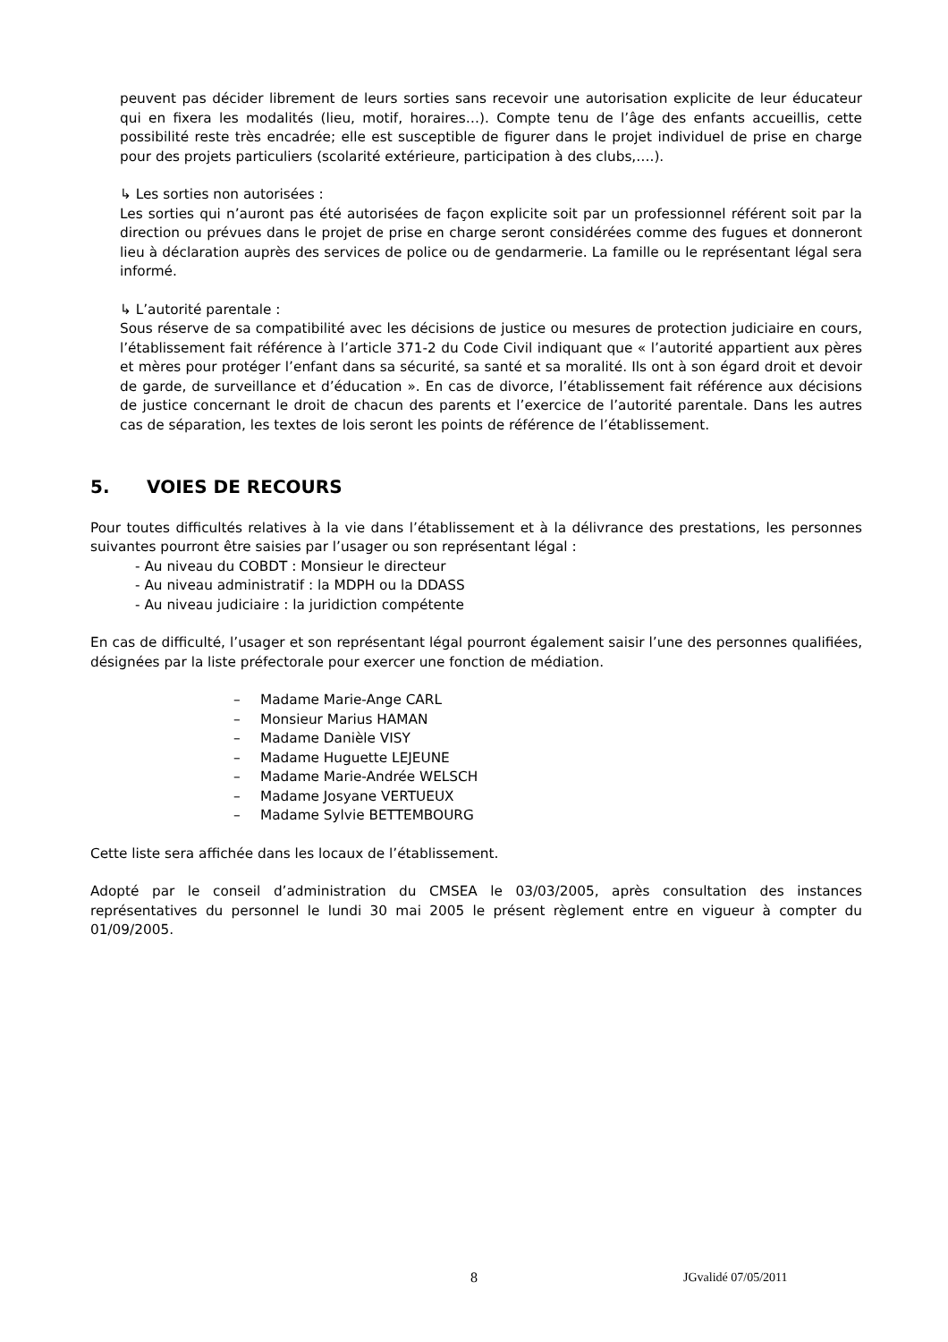peuvent pas décider librement de leurs sorties sans recevoir une autorisation explicite de leur éducateur qui en fixera les modalités (lieu, motif, horaires…). Compte tenu de l’âge des enfants accueillis, cette possibilité reste très encadrée; elle est susceptible de figurer dans le projet individuel de prise en charge pour des projets particuliers (scolarité extérieure, participation à des clubs,….).
↳ Les sorties non autorisées :
Les sorties qui n’auront pas été autorisées de façon explicite soit par un professionnel référent soit par la direction ou prévues dans le projet de prise en charge seront considérées comme des fugues et donneront lieu à déclaration auprès des services de police ou de gendarmerie. La famille ou le représentant légal sera informé.
↳ L’autorité parentale :
Sous réserve de sa compatibilité avec les décisions de justice ou mesures de protection judiciaire en cours, l’établissement fait référence à l’article 371-2 du Code Civil indiquant que « l’autorité appartient aux pères et mères pour protéger l’enfant dans sa sécurité, sa santé et sa moralité. Ils ont à son égard droit et devoir de garde, de surveillance et d’éducation ». En cas de divorce, l’établissement fait référence aux décisions de justice concernant le droit de chacun des parents et l’exercice de l’autorité parentale. Dans les autres cas de séparation, les textes de lois seront les points de référence de l’établissement.
5. VOIES DE RECOURS
Pour toutes difficultés relatives à la vie dans l’établissement et à la délivrance des prestations, les personnes suivantes pourront être saisies par l’usager ou son représentant légal :
- Au niveau du COBDT : Monsieur le directeur
- Au niveau administratif : la MDPH ou la DDASS
- Au niveau judiciaire : la juridiction compétente
En cas de difficulté, l’usager et son représentant légal pourront également saisir l’une des personnes qualifiées, désignées par la liste préfectorale pour exercer une fonction de médiation.
– Madame Marie-Ange CARL
– Monsieur Marius HAMAN
– Madame Danièle VISY
– Madame Huguette LEJEUNE
– Madame Marie-Andrée WELSCH
– Madame Josyane VERTUEUX
– Madame Sylvie BETTEMBOURG
Cette liste sera affichée dans les locaux de l’établissement.
Adopté par le conseil d’administration du CMSEA le 03/03/2005, après consultation des instances représentatives du personnel le lundi 30 mai 2005 le présent règlement entre en vigueur à compter du 01/09/2005.
8 JGvalidé 07/05/2011